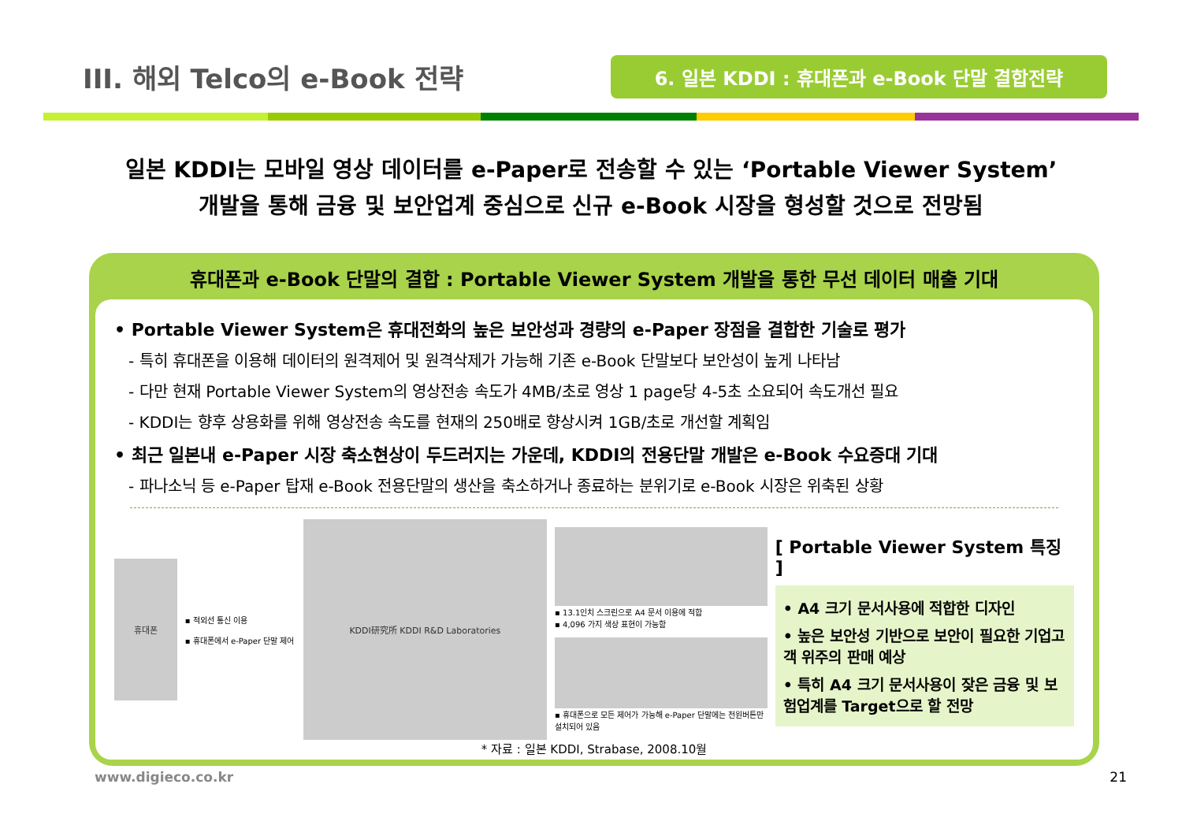III. 해외 Telco의 e-Book 전략
6. 일본 KDDI : 휴대폰과 e-Book 단말 결합전략
일본 KDDI는 모바일 영상 데이터를 e-Paper로 전송할 수 있는 ‘Portable Viewer System’
개발을 통해 금융 및 보안업계 중심으로 신규 e-Book 시장을 형성할 것으로 전망됨
휴대폰과 e-Book 단말의 결합 : Portable Viewer System 개발을 통한 무선 데이터 매출 기대
• Portable Viewer System은 휴대전화의 높은 보안성과 경량의 e-Paper 장점을 결합한 기술로 평가
- 특히 휴대폰을 이용해 데이터의 원격제어 및 원격삭제가 가능해 기존 e-Book 단말보다 보안성이 높게 나타남
- 다만 현재 Portable Viewer System의 영상전송 속도가 4MB/초로 영상 1 page당 4-5초 소요되어 속도개선 필요
- KDDI는 향후 상용화를 위해 영상전송 속도를 현재의 250배로 향상시켜 1GB/초로 개선할 계획임
• 최근 일본내 e-Paper 시장 축소현상이 두드러지는 가운데, KDDI의 전용단말 개발은 e-Book 수요증대 기대
- 파나소닉 등 e-Paper 탑재 e-Book 전용단말의 생산을 축소하거나 종료하는 분위기로 e-Book 시장은 위축된 상황
휴대폰
▪ 적외선 통신 이용
▪ 휴대폰에서 e-Paper 단말 제어
KDDI研究所 KDDI R&D Laboratories
▪ 13.1인치 스크린으로 A4 문서 이용에 적합
▪ 4,096 가지 색상 표현이 가능함
▪ 휴대폰으로 모든 제어가 가능해 e-Paper 단말에는 전원버튼만 설치되어 있음
[ Portable Viewer System 특징 ]
• A4 크기 문서사용에 적합한 디자인
• 높은 보안성 기반으로 보안이 필요한 기업고객 위주의 판매 예상
• 특히 A4 크기 문서사용이 잦은 금융 및 보험업계를 Target으로 할 전망
* 자료 : 일본 KDDI, Strabase, 2008.10월
www.digieco.co.kr 21